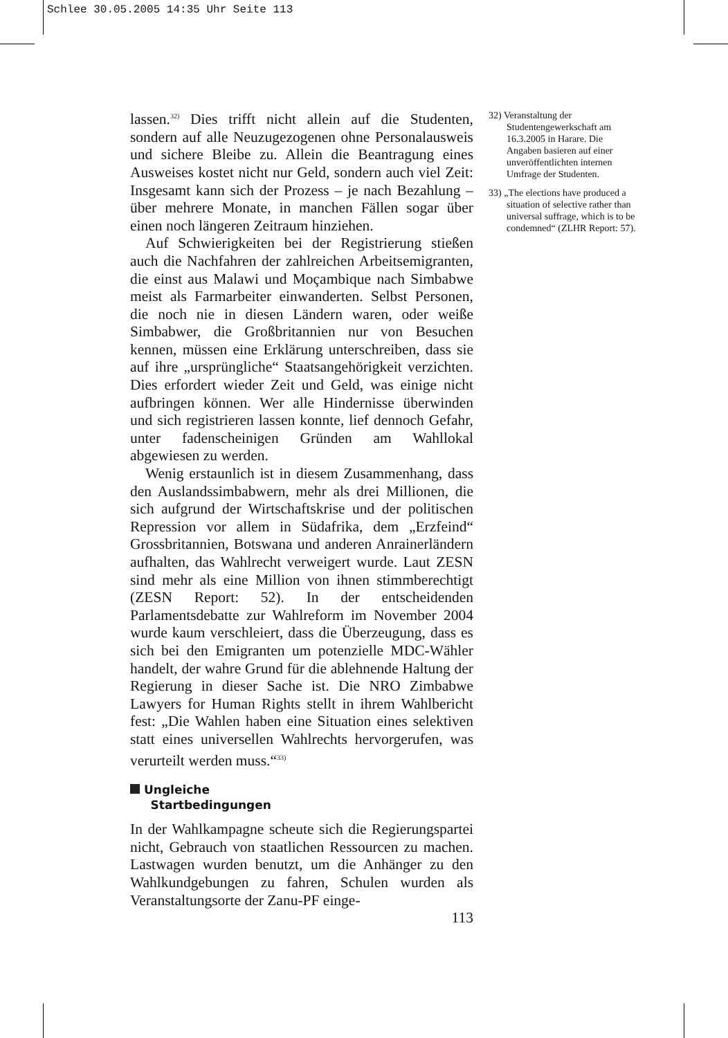Schlee 30.05.2005 14:35 Uhr Seite 113
lassen.<sup>32)</sup> Dies trifft nicht allein auf die Studenten, sondern auf alle Neuzugezogenen ohne Personalausweis und sichere Bleibe zu. Allein die Beantragung eines Ausweises kostet nicht nur Geld, sondern auch viel Zeit: Insgesamt kann sich der Prozess – je nach Bezahlung – über mehrere Monate, in manchen Fällen sogar über einen noch längeren Zeitraum hinziehen.
Auf Schwierigkeiten bei der Registrierung stießen auch die Nachfahren der zahlreichen Arbeitsemigranten, die einst aus Malawi und Moçambique nach Simbabwe meist als Farmarbeiter einwanderten. Selbst Personen, die noch nie in diesen Ländern waren, oder weiße Simbabwer, die Großbritannien nur von Besuchen kennen, müssen eine Erklärung unterschreiben, dass sie auf ihre „ursprüngliche“ Staatsangehörigkeit verzichten. Dies erfordert wieder Zeit und Geld, was einige nicht aufbringen können. Wer alle Hindernisse überwinden und sich registrieren lassen konnte, lief dennoch Gefahr, unter fadenscheinigen Gründen am Wahllokal abgewiesen zu werden.
Wenig erstaunlich ist in diesem Zusammenhang, dass den Auslandssimbabwern, mehr als drei Millionen, die sich aufgrund der Wirtschaftskrise und der politischen Repression vor allem in Südafrika, dem „Erzfeind“ Grossbritannien, Botswana und anderen Anrainerländern aufhalten, das Wahlrecht verweigert wurde. Laut ZESN sind mehr als eine Million von ihnen stimmberechtigt (ZESN Report: 52). In der entscheidenden Parlamentsdebatte zur Wahlreform im November 2004 wurde kaum verschleiert, dass die Überzeugung, dass es sich bei den Emigranten um potenzielle MDC-Wähler handelt, der wahre Grund für die ablehnende Haltung der Regierung in dieser Sache ist. Die NRO Zimbabwe Lawyers for Human Rights stellt in ihrem Wahlbericht fest: „Die Wahlen haben eine Situation eines selektiven statt eines universellen Wahlrechts hervorgerufen, was verurteilt werden muss.“<sup>33)</sup>
Ungleiche
Startbedingungen
In der Wahlkampagne scheute sich die Regierungspartei nicht, Gebrauch von staatlichen Ressourcen zu machen. Lastwagen wurden benutzt, um die Anhänger zu den Wahlkundgebungen zu fahren, Schulen wurden als Veranstaltungsorte der Zanu-PF einge-
113
32) Veranstaltung der Studentengewerkschaft am 16.3.2005 in Harare. Die Angaben basieren auf einer unveröffentlichten internen Umfrage der Studenten.
33) „The elections have produced a situation of selective rather than universal suffrage, which is to be condemned“ (ZLHR Report: 57).